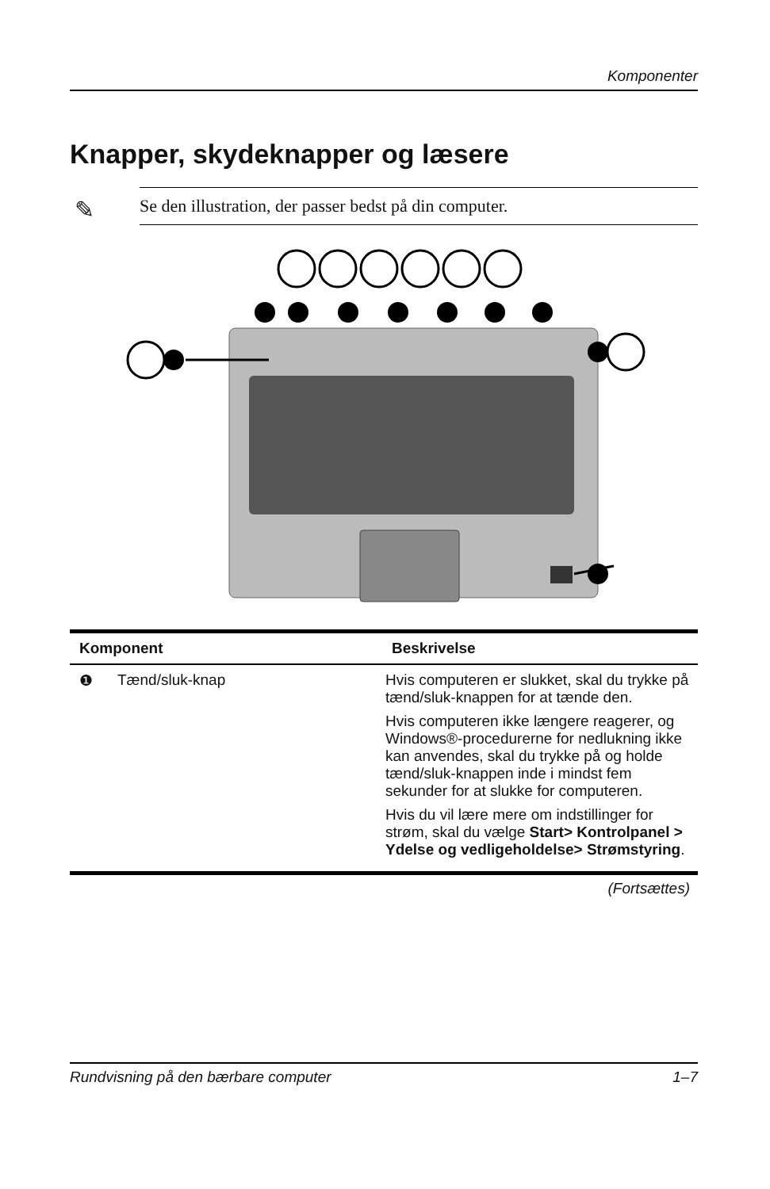Komponenter
Knapper, skydeknapper og læsere
✎ Se den illustration, der passer bedst på din computer.
| Komponent | | Beskrivelse |
| --- | --- | --- |
| ❶ | Tænd/sluk-knap | Hvis computeren er slukket, skal du trykke på tænd/sluk-knappen for at tænde den. Hvis computeren ikke længere reagerer, og Windows®-procedurerne for nedlukning ikke kan anvendes, skal du trykke på og holde tænd/sluk-knappen inde i mindst fem sekunder for at slukke for computeren. Hvis du vil lære mere om indstillinger for strøm, skal du vælge Start> Kontrolpanel > Ydelse og vedligeholdelse> Strømstyring . |
(Fortsættes)
Rundvisning på den bærbare computer 1–7